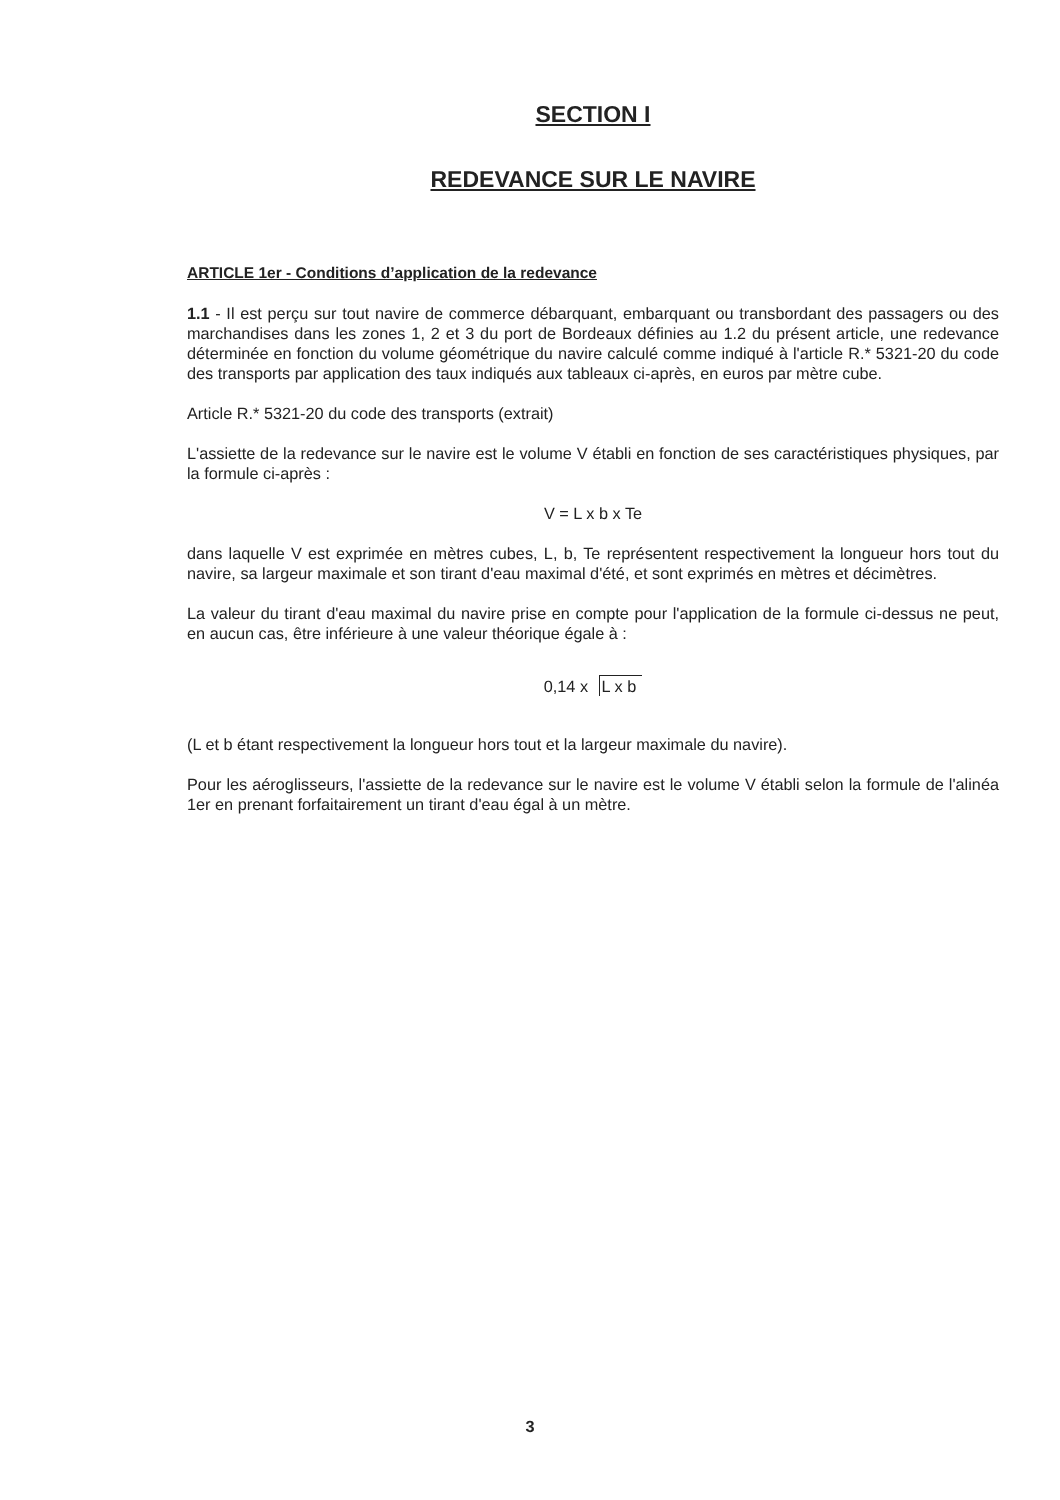SECTION I
REDEVANCE SUR LE NAVIRE
ARTICLE 1er - Conditions d’application de la redevance
1.1 - Il est perçu sur tout navire de commerce débarquant, embarquant ou transbordant des passagers ou des marchandises dans les zones 1, 2 et 3 du port de Bordeaux définies au 1.2 du présent article, une redevance déterminée en fonction du volume géométrique du navire calculé comme indiqué à l'article R.* 5321-20 du code des transports par application des taux indiqués aux tableaux ci-après, en euros par mètre cube.
Article R.* 5321-20 du code des transports (extrait)
L'assiette de la redevance sur le navire est le volume V établi en fonction de ses caractéristiques physiques, par la formule ci-après :
V = L x b x Te
dans laquelle V est exprimée en mètres cubes, L, b, Te représentent respectivement la longueur hors tout du navire, sa largeur maximale et son tirant d'eau maximal d'été, et sont exprimés en mètres et décimètres.
La valeur du tirant d'eau maximal du navire prise en compte pour l'application de la formule ci-dessus ne peut, en aucun cas, être inférieure à une valeur théorique égale à :
0,14 x L x b
(L et b étant respectivement la longueur hors tout et la largeur maximale du navire).
Pour les aéroglisseurs, l'assiette de la redevance sur le navire est le volume V établi selon la formule de l'alinéa 1er en prenant forfaitairement un tirant d'eau égal à un mètre.
3